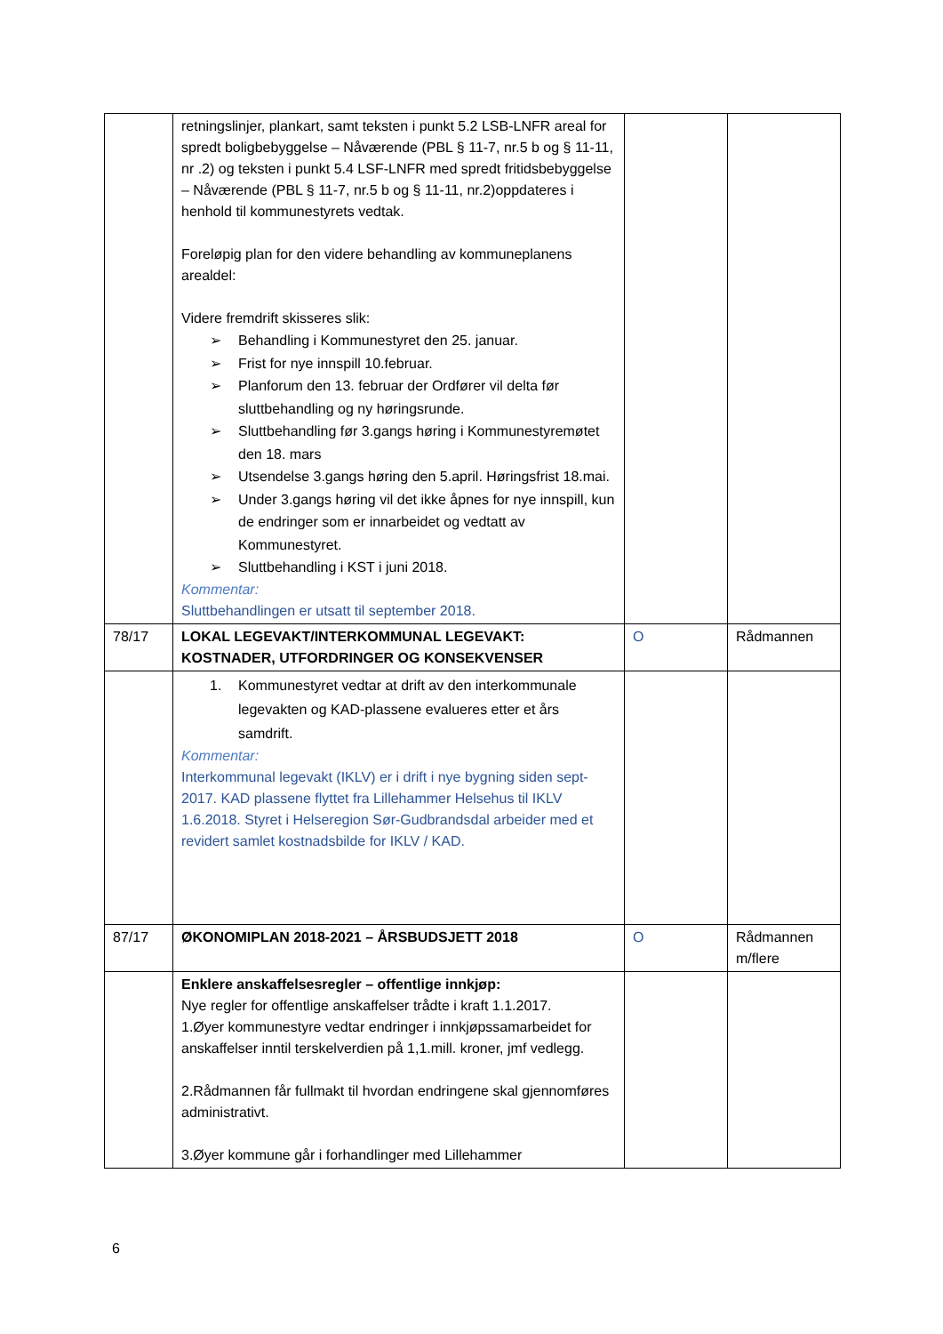| | retningslinjer, plankart, samt teksten i punkt 5.2 LSB-LNFR areal for spredt boligbebyggelse – Nåværende (PBL § 11-7, nr.5 b og § 11-11, nr .2) og teksten i punkt 5.4 LSF-LNFR med spredt fritidsbebyggelse – Nåværende (PBL § 11-7, nr.5 b og § 11-11, nr.2)oppdateres i henhold til kommunestyrets vedtak. Foreløpig plan for den videre behandling av kommuneplanens arealdel: Videre fremdrift skisseres slik: ➢ Behandling i Kommunestyret den 25. januar. ➢ Frist for nye innspill 10.februar. ➢ Planforum den 13. februar der Ordfører vil delta før sluttbehandling og ny høringsrunde. ➢ Sluttbehandling før 3.gangs høring i Kommunestyremøtet den 18. mars ➢ Utsendelse 3.gangs høring den 5.april. Høringsfrist 18.mai. ➢ Under 3.gangs høring vil det ikke åpnes for nye innspill, kun de endringer som er innarbeidet og vedtatt av Kommunestyret. ➢ Sluttbehandling i KST i juni 2018. Kommentar: Sluttbehandlingen er utsatt til september 2018. | | |
| 78/17 | LOKAL LEGEVAKT/INTERKOMMUNAL LEGEVAKT: KOSTNADER, UTFORDRINGER OG KONSEKVENSER | O | Rådmannen |
| | 1. Kommunestyret vedtar at drift av den interkommunale legevakten og KAD-plassene evalueres etter et års samdrift. Kommentar: Interkommunal legevakt (IKLV) er i drift i nye bygning siden sept-2017. KAD plassene flyttet fra Lillehammer Helsehus til IKLV 1.6.2018. Styret i Helseregion Sør-Gudbrandsdal arbeider med et revidert samlet kostnadsbilde for IKLV / KAD. | | |
| 87/17 | ØKONOMIPLAN 2018-2021 – ÅRSBUDSJETT 2018 | O | Rådmannen m/flere |
| | Enklere anskaffelsesregler – offentlige innkjøp: Nye regler for offentlige anskaffelser trådte i kraft 1.1.2017. 1.Øyer kommunestyre vedtar endringer i innkjøpssamarbeidet for anskaffelser inntil terskelverdien på 1,1.mill. kroner, jmf vedlegg. 2.Rådmannen får fullmakt til hvordan endringene skal gjennomføres administrativt. 3.Øyer kommune går i forhandlinger med Lillehammer | | |
6